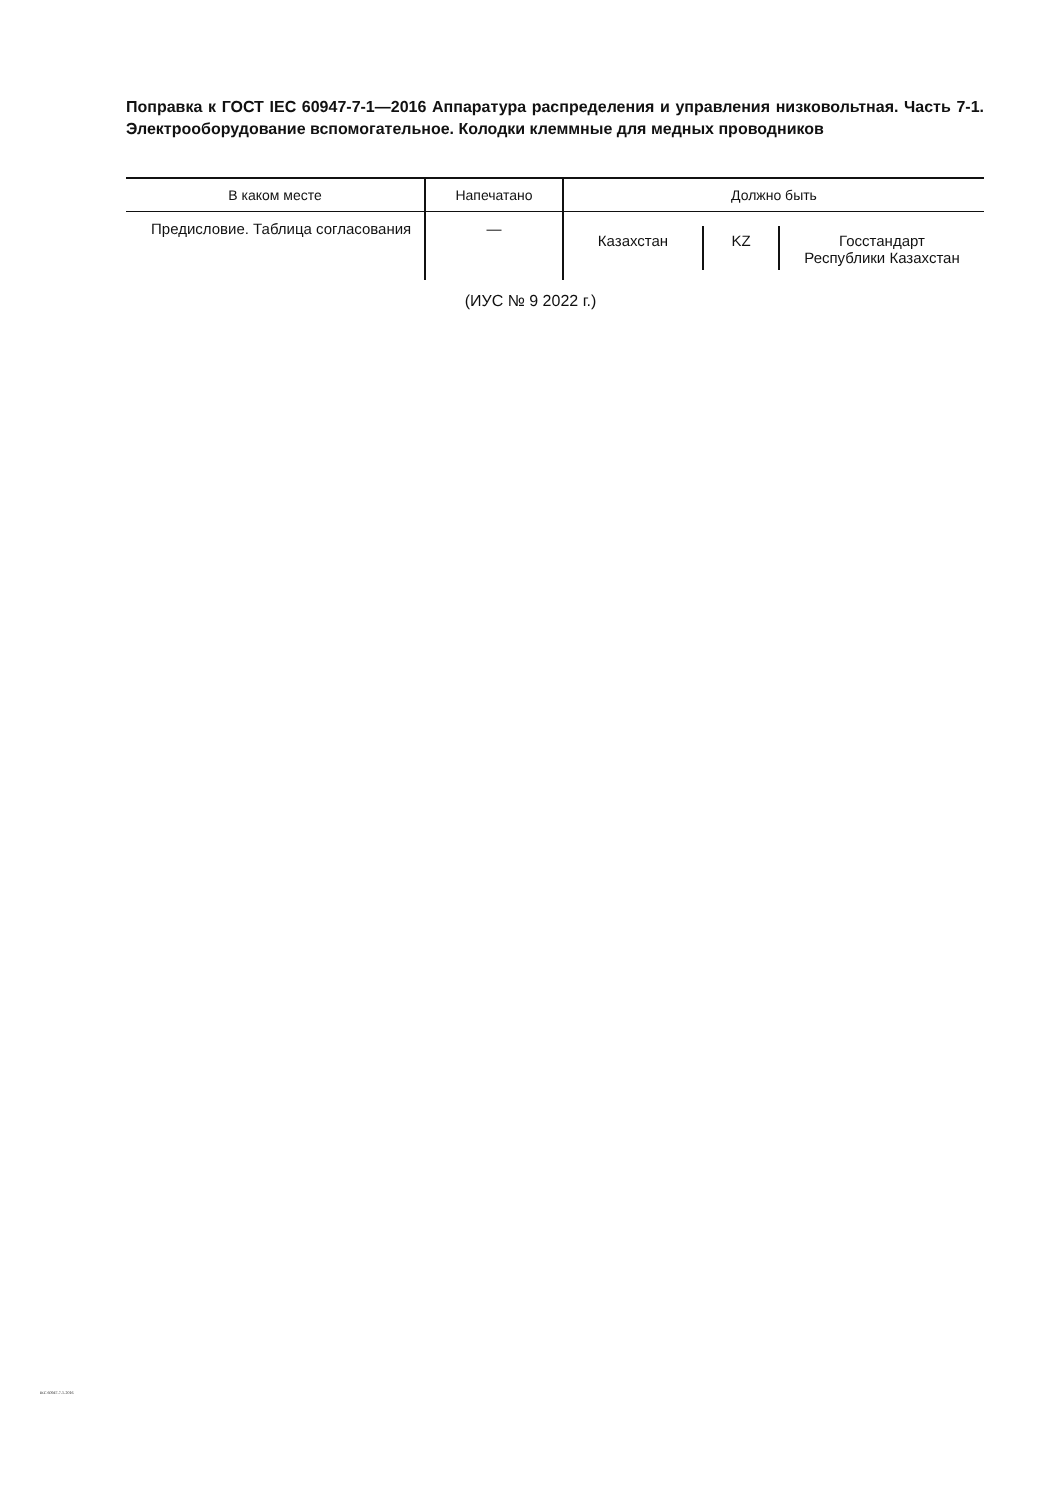Поправка к ГОСТ IEC 60947-7-1—2016 Аппаратура распределения и управления низковольтная. Часть 7-1. Электрооборудование вспомогательное. Колодки клеммные для медных проводников
| В каком месте | Напечатано | Должно быть |
| --- | --- | --- |
| Предисловие. Таблица согласования | — | Казахстан KZ Госстандарт Республики Казахстан |
(ИУС № 9 2022 г.)
IEC 60947-7-1-2016